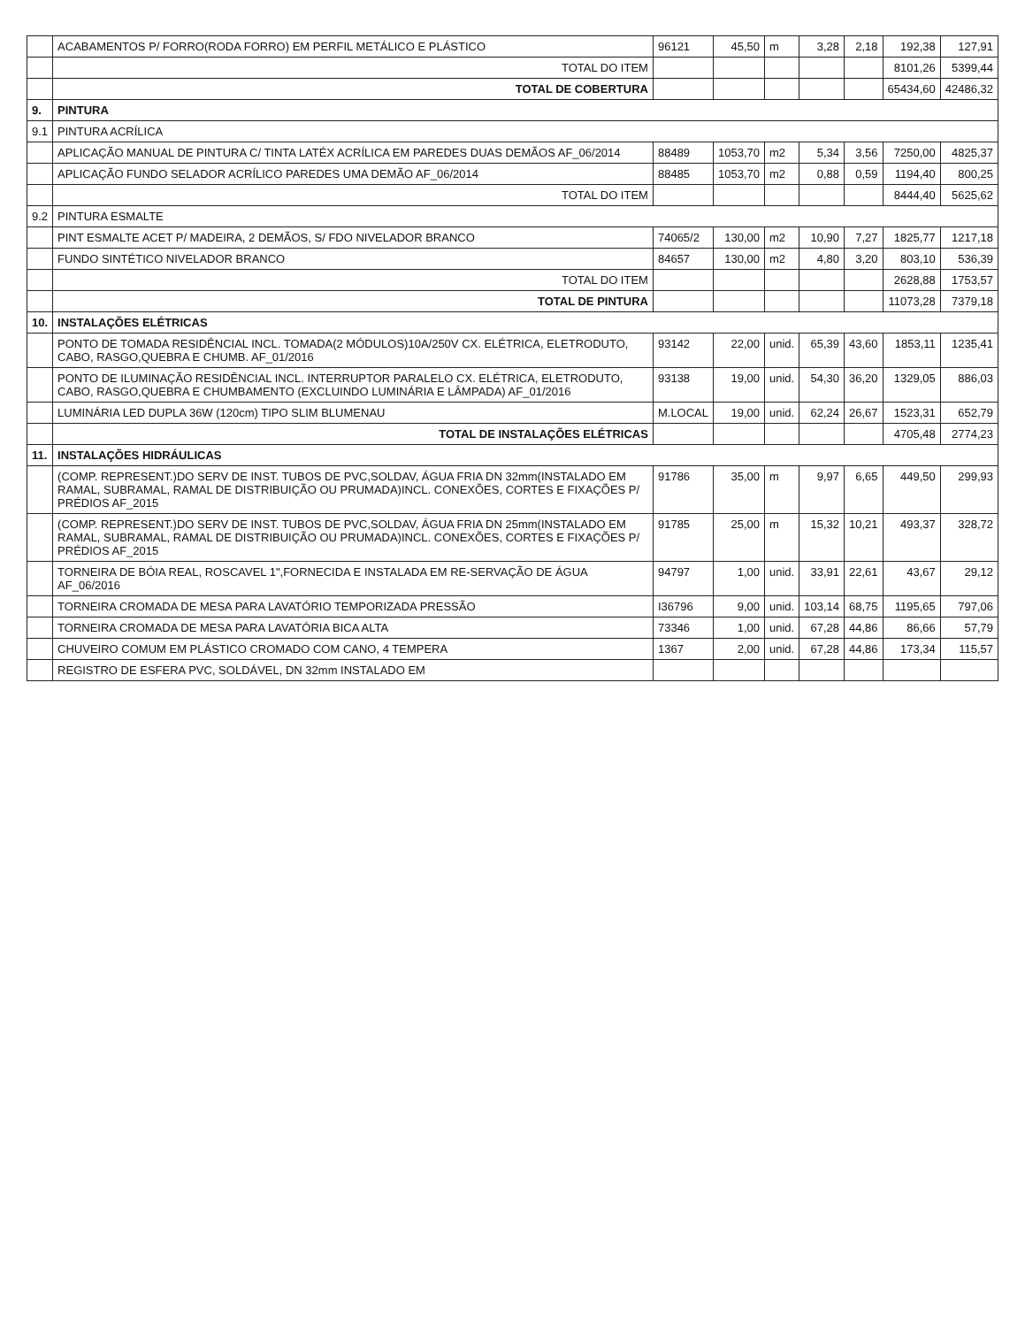| | ACABAMENTOS P/ FORRO(RODA FORRO) EM PERFIL METÁLICO E PLÁSTICO | 96121 | 45,50 | m | 3,28 | 2,18 | 192,38 | 127,91 |
| | TOTAL DO ITEM | | | | | | 8101,26 | 5399,44 |
| | TOTAL DE COBERTURA | | | | | | 65434,60 | 42486,32 |
| 9. | PINTURA | | | | | | | |
| 9.1 | PINTURA ACRÍLICA | | | | | | | |
| | APLICAÇÃO MANUAL DE PINTURA C/ TINTA LATÉX ACRÍLICA EM PAREDES DUAS DEMÃOS AF_06/2014 | 88489 | 1053,70 | m2 | 5,34 | 3,56 | 7250,00 | 4825,37 |
| | APLICAÇÃO FUNDO SELADOR ACRÍLICO PAREDES UMA DEMÃO AF_06/2014 | 88485 | 1053,70 | m2 | 0,88 | 0,59 | 1194,40 | 800,25 |
| | TOTAL DO ITEM | | | | | | 8444,40 | 5625,62 |
| 9.2 | PINTURA ESMALTE | | | | | | | |
| | PINT ESMALTE ACET P/ MADEIRA, 2 DEMÃOS, S/ FDO NIVELADOR BRANCO | 74065/2 | 130,00 | m2 | 10,90 | 7,27 | 1825,77 | 1217,18 |
| | FUNDO SINTÉTICO NIVELADOR BRANCO | 84657 | 130,00 | m2 | 4,80 | 3,20 | 803,10 | 536,39 |
| | TOTAL DO ITEM | | | | | | 2628,88 | 1753,57 |
| | TOTAL DE PINTURA | | | | | | 11073,28 | 7379,18 |
| 10. | INSTALAÇÕES ELÉTRICAS | | | | | | | |
| | PONTO DE TOMADA RESIDÊNCIAL INCL. TOMADA(2 MÓDULOS)10A/250V CX. ELÉTRICA, ELETRODUTO, CABO, RASGO,QUEBRA E CHUMB. AF_01/2016 | 93142 | 22,00 | unid. | 65,39 | 43,60 | 1853,11 | 1235,41 |
| | PONTO DE ILUMINAÇÃO RESIDÊNCIAL INCL. INTERRUPTOR PARALELO CX. ELÉTRICA, ELETRODUTO, CABO, RASGO,QUEBRA E CHUMBAMENTO (EXCLUINDO LUMINÁRIA E LÂMPADA) AF_01/2016 | 93138 | 19,00 | unid. | 54,30 | 36,20 | 1329,05 | 886,03 |
| | LUMINÁRIA LED DUPLA 36W (120cm) TIPO SLIM BLUMENAU | M.LOCAL | 19,00 | unid. | 62,24 | 26,67 | 1523,31 | 652,79 |
| | TOTAL DE INSTALAÇÕES ELÉTRICAS | | | | | | 4705,48 | 2774,23 |
| 11. | INSTALAÇÕES HIDRÁULICAS | | | | | | | |
| | (COMP. REPRESENT.)DO SERV DE INST. TUBOS DE PVC,SOLDAV, ÁGUA FRIA DN 32mm(INSTALADO EM RAMAL, SUBRAMAL, RAMAL DE DISTRIBUIÇÃO OU PRUMADA)INCL. CONEXÕES, CORTES E FIXAÇÕES P/ PRÉDIOS AF_2015 | 91786 | 35,00 | m | 9,97 | 6,65 | 449,50 | 299,93 |
| | (COMP. REPRESENT.)DO SERV DE INST. TUBOS DE PVC,SOLDAV, ÁGUA FRIA DN 25mm(INSTALADO EM RAMAL, SUBRAMAL, RAMAL DE DISTRIBUIÇÃO OU PRUMADA)INCL. CONEXÕES, CORTES E FIXAÇÕES P/ PRÉDIOS AF_2015 | 91785 | 25,00 | m | 15,32 | 10,21 | 493,37 | 328,72 |
| | TORNEIRA DE BÓIA REAL, ROSCAVEL 1",FORNECIDA E INSTALADA EM RE-SERVAÇÃO DE ÁGUA AF_06/2016 | 94797 | 1,00 | unid. | 33,91 | 22,61 | 43,67 | 29,12 |
| | TORNEIRA CROMADA DE MESA PARA LAVATÓRIO TEMPORIZADA PRESSÃO | I36796 | 9,00 | unid. | 103,14 | 68,75 | 1195,65 | 797,06 |
| | TORNEIRA CROMADA DE MESA PARA LAVATÓRIA BICA ALTA | 73346 | 1,00 | unid. | 67,28 | 44,86 | 86,66 | 57,79 |
| | CHUVEIRO COMUM EM PLÁSTICO CROMADO COM CANO, 4 TEMPERA | 1367 | 2,00 | unid. | 67,28 | 44,86 | 173,34 | 115,57 |
| | REGISTRO DE ESFERA PVC, SOLDÁVEL, DN 32mm INSTALADO EM | | | | | | | |